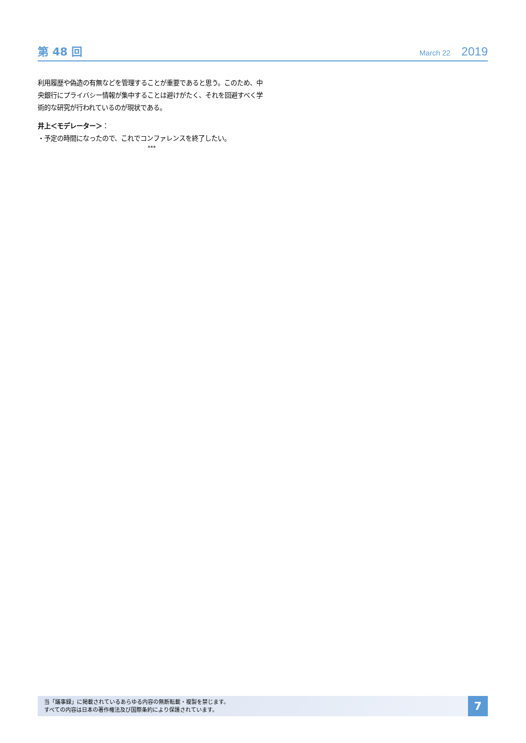第 48 回
March 22 2019
利用履歴や偽造の有無などを管理することが重要であると思う。このため、中央銀行にプライバシー情報が集中することは避けがたく、それを回避すべく学術的な研究が行われているのが現状である。
井上＜モデレーター＞：
・予定の時間になったので、これでコンファレンスを終了したい。
***
当「議事録」に掲載されているあらゆる内容の無断転載・複製を禁じます。
すべての内容は日本の著作権法及び国際条約により保護されています。
7